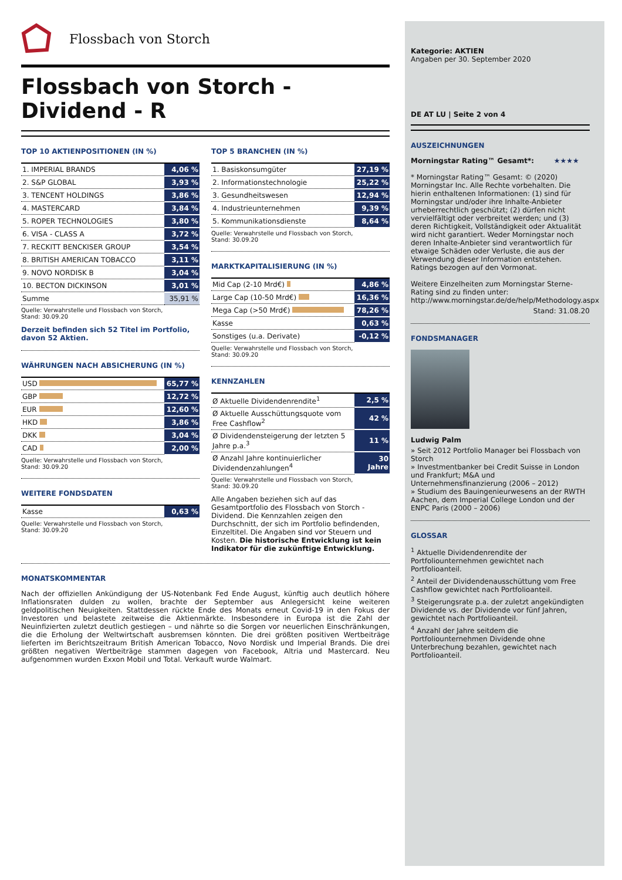Flossbach von Storch
Flossbach von Storch -
Dividend - R
TOP 10 AKTIENPOSITIONEN (IN %)
| 1. IMPERIAL BRANDS | 4,06 % |
| 2. S&P GLOBAL | 3,93 % |
| 3. TENCENT HOLDINGS | 3,86 % |
| 4. MASTERCARD | 3,84 % |
| 5. ROPER TECHNOLOGIES | 3,80 % |
| 6. VISA - CLASS A | 3,72 % |
| 7. RECKITT BENCKISER GROUP | 3,54 % |
| 8. BRITISH AMERICAN TOBACCO | 3,11 % |
| 9. NOVO NORDISK B | 3,04 % |
| 10. BECTON DICKINSON | 3,01 % |
| Summe | 35,91 % |
Quelle: Verwahrstelle und Flossbach von Storch,
Stand: 30.09.20
Derzeit befinden sich 52 Titel im Portfolio, davon 52 Aktien.
WÄHRUNGEN NACH ABSICHERUNG (IN %)
| USD | 65,77 % |
| GBP | 12,72 % |
| EUR | 12,60 % |
| HKD | 3,86 % |
| DKK | 3,04 % |
| CAD | 2,00 % |
Quelle: Verwahrstelle und Flossbach von Storch,
Stand: 30.09.20
WEITERE FONDSDATEN
| Kasse | 0,63 % |
Quelle: Verwahrstelle und Flossbach von Storch,
Stand: 30.09.20
TOP 5 BRANCHEN (IN %)
| 1. Basiskonsumgüter | 27,19 % |
| 2. Informationstechnologie | 25,22 % |
| 3. Gesundheitswesen | 12,94 % |
| 4. Industrieunternehmen | 9,39 % |
| 5. Kommunikationsdienste | 8,64 % |
Quelle: Verwahrstelle und Flossbach von Storch,
Stand: 30.09.20
MARKTKAPITALISIERUNG (IN %)
| Mid Cap (2-10 Mrd€) | 4,86 % |
| Large Cap (10-50 Mrd€) | 16,36 % |
| Mega Cap (>50 Mrd€) | 78,26 % |
| Kasse | 0,63 % |
| Sonstiges (u.a. Derivate) | -0,12 % |
Quelle: Verwahrstelle und Flossbach von Storch,
Stand: 30.09.20
KENNZAHLEN
| Ø Aktuelle Dividendenrendite<sup>1</sup> | 2,5 % |
| Ø Aktuelle Ausschüttungsquote vom Free Cashflow<sup>2</sup> | 42 % |
| Ø Dividendensteigerung der letzten 5 Jahre p.a.<sup>3</sup> | 11 % |
| Ø Anzahl Jahre kontinuierlicher Dividendenzahlungen<sup>4</sup> | 30 Jahre |
Quelle: Verwahrstelle und Flossbach von Storch,
Stand: 30.09.20
Alle Angaben beziehen sich auf das Gesamtportfolio des Flossbach von Storch - Dividend. Die Kennzahlen zeigen den Durchschnitt, der sich im Portfolio befindenden, Einzeltitel. Die Angaben sind vor Steuern und Kosten. Die historische Entwicklung ist kein Indikator für die zukünftige Entwicklung.
MONATSKOMMENTAR
Nach der offiziellen Ankündigung der US-Notenbank Fed Ende August, künftig auch deutlich höhere Inflationsraten dulden zu wollen, brachte der September aus Anlegersicht keine weiteren geldpolitischen Neuigkeiten. Stattdessen rückte Ende des Monats erneut Covid-19 in den Fokus der Investoren und belastete zeitweise die Aktienmärkte. Insbesondere in Europa ist die Zahl der Neuinfizierten zuletzt deutlich gestiegen – und nährte so die Sorgen vor neuerlichen Einschränkungen, die die Erholung der Weltwirtschaft ausbremsen könnten. Die drei größten positiven Wertbeiträge lieferten im Berichtszeitraum British American Tobacco, Novo Nordisk und Imperial Brands. Die drei größten negativen Wertbeiträge stammen dagegen von Facebook, Altria und Mastercard. Neu aufgenommen wurden Exxon Mobil und Total. Verkauft wurde Walmart.
Kategorie: AKTIEN
Angaben per 30. September 2020
DE AT LU | Seite 2 von 4
AUSZEICHNUNGEN
Morningstar Rating™ Gesamt*: ★★★★
* Morningstar Rating™ Gesamt: © (2020) Morningstar Inc. Alle Rechte vorbehalten. Die hierin enthaltenen Informationen: (1) sind für Morningstar und/oder ihre Inhalte-Anbieter urheberrechtlich geschützt; (2) dürfen nicht vervielfältigt oder verbreitet werden; und (3) deren Richtigkeit, Vollständigkeit oder Aktualität wird nicht garantiert. Weder Morningstar noch deren Inhalte-Anbieter sind verantwortlich für etwaige Schäden oder Verluste, die aus der Verwendung dieser Information entstehen. Ratings bezogen auf den Vormonat.
Weitere Einzelheiten zum Morningstar Sterne-Rating sind zu finden unter: http://www.morningstar.de/de/help/Methodology.aspx
Stand: 31.08.20
FONDSMANAGER
Ludwig Palm
» Seit 2012 Portfolio Manager bei Flossbach von Storch
» Investmentbanker bei Credit Suisse in London und Frankfurt; M&A und Unternehmensfinanzierung (2006 – 2012)
» Studium des Bauingenieurwesens an der RWTH Aachen, dem Imperial College London und der ENPC Paris (2000 – 2006)
GLOSSAR
<sup>1</sup> Aktuelle Dividendenrendite der Portfoliounternehmen gewichtet nach Portfolioanteil.
<sup>2</sup> Anteil der Dividendenausschüttung vom Free Cashflow gewichtet nach Portfolioanteil.
<sup>3</sup> Steigerungsrate p.a. der zuletzt angekündigten Dividende vs. der Dividende vor fünf Jahren, gewichtet nach Portfolioanteil.
<sup>4</sup> Anzahl der Jahre seitdem die Portfoliounternehmen Dividende ohne Unterbrechung bezahlen, gewichtet nach Portfolioanteil.